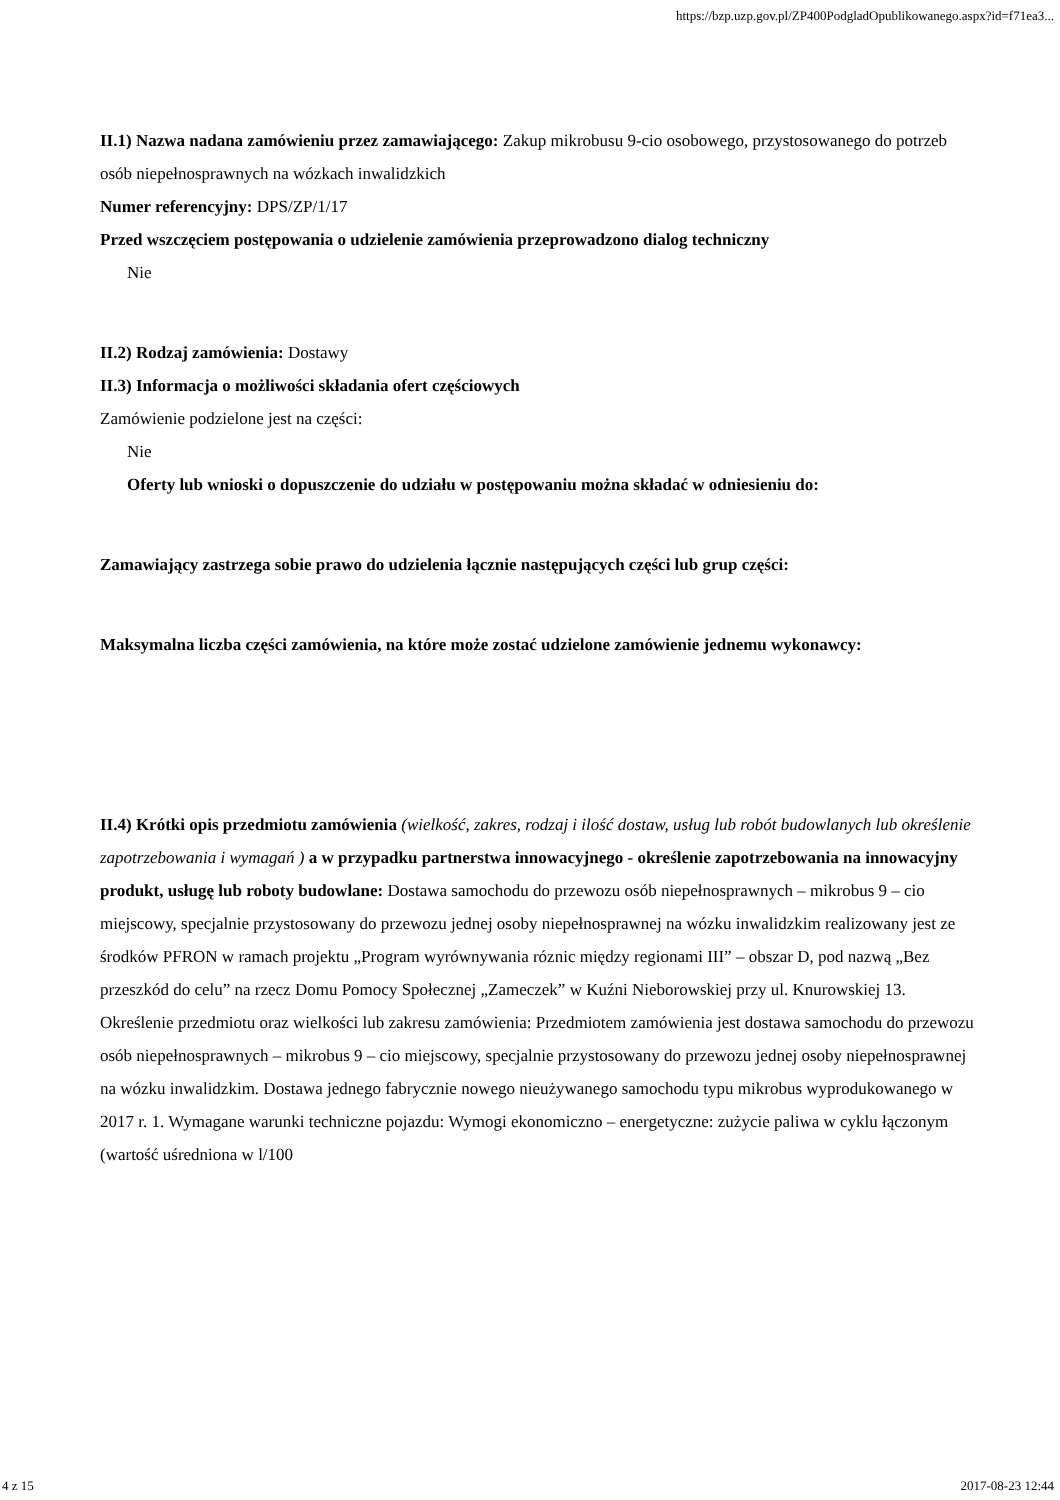https://bzp.uzp.gov.pl/ZP400PodgladOpublikowanego.aspx?id=f71ea3...
II.1) Nazwa nadana zamówieniu przez zamawiającego: Zakup mikrobusu 9-cio osobowego, przystosowanego do potrzeb osób niepełnosprawnych na wózkach inwalidzkich
Numer referencyjny: DPS/ZP/1/17
Przed wszczęciem postępowania o udzielenie zamówienia przeprowadzono dialog techniczny
Nie
II.2) Rodzaj zamówienia: Dostawy
II.3) Informacja o możliwości składania ofert częściowych
Zamówienie podzielone jest na części:
Nie
Oferty lub wnioski o dopuszczenie do udziału w postępowaniu można składać w odniesieniu do:
Zamawiający zastrzega sobie prawo do udzielenia łącznie następujących części lub grup części:
Maksymalna liczba części zamówienia, na które może zostać udzielone zamówienie jednemu wykonawcy:
II.4) Krótki opis przedmiotu zamówienia (wielkość, zakres, rodzaj i ilość dostaw, usług lub robót budowlanych lub określenie zapotrzebowania i wymagań ) a w przypadku partnerstwa innowacyjnego - określenie zapotrzebowania na innowacyjny produkt, usługę lub roboty budowlane: Dostawa samochodu do przewozu osób niepełnosprawnych – mikrobus 9 – cio miejscowy, specjalnie przystosowany do przewozu jednej osoby niepełnosprawnej na wózku inwalidzkim realizowany jest ze środków PFRON w ramach projektu „Program wyrównywania róznic między regionami III” – obszar D, pod nazwą „Bez przeszkód do celu” na rzecz Domu Pomocy Społecznej „Zameczek” w Kuźni Nieborowskiej przy ul. Knurowskiej 13. Określenie przedmiotu oraz wielkości lub zakresu zamówienia: Przedmiotem zamówienia jest dostawa samochodu do przewozu osób niepełnosprawnych – mikrobus 9 – cio miejscowy, specjalnie przystosowany do przewozu jednej osoby niepełnosprawnej na wózku inwalidzkim. Dostawa jednego fabrycznie nowego nieużywanego samochodu typu mikrobus wyprodukowanego w 2017 r. 1. Wymagane warunki techniczne pojazdu: Wymogi ekonomiczno – energetyczne: zużycie paliwa w cyklu łączonym (wartość uśredniona w l/100
4 z 15 2017-08-23 12:44